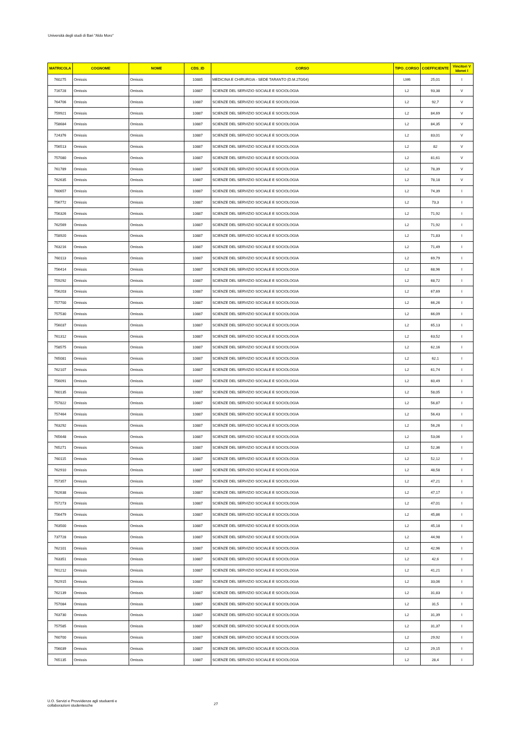Università degli studi di Bari "Aldo Moro"
| MATRICOLA | COGNOME | NOME | CDS_ID | CORSO | TIPO_CORSO | COEFFICIENTE | Vincitori V Idonei I |
| --- | --- | --- | --- | --- | --- | --- | --- |
| 760275 | Omissis | Omissis | 10885 | MEDICINA E CHIRURGIA - SEDE TARANTO (D.M.270/04) | LM6 | 25,01 | I |
| 716728 | Omissis | Omissis | 10887 | SCIENZE DEL SERVIZIO SOCIALE E SOCIOLOGIA | L2 | 93,38 | V |
| 764706 | Omissis | Omissis | 10887 | SCIENZE DEL SERVIZIO SOCIALE E SOCIOLOGIA | L2 | 92,7 | V |
| 759921 | Omissis | Omissis | 10887 | SCIENZE DEL SERVIZIO SOCIALE E SOCIOLOGIA | L2 | 84,69 | V |
| 758684 | Omissis | Omissis | 10887 | SCIENZE DEL SERVIZIO SOCIALE E SOCIOLOGIA | L2 | 84,35 | V |
| 724376 | Omissis | Omissis | 10887 | SCIENZE DEL SERVIZIO SOCIALE E SOCIOLOGIA | L2 | 83,01 | V |
| 756513 | Omissis | Omissis | 10887 | SCIENZE DEL SERVIZIO SOCIALE E SOCIOLOGIA | L2 | 82 | V |
| 757080 | Omissis | Omissis | 10887 | SCIENZE DEL SERVIZIO SOCIALE E SOCIOLOGIA | L2 | 81,61 | V |
| 761789 | Omissis | Omissis | 10887 | SCIENZE DEL SERVIZIO SOCIALE E SOCIOLOGIA | L2 | 78,39 | V |
| 762635 | Omissis | Omissis | 10887 | SCIENZE DEL SERVIZIO SOCIALE E SOCIOLOGIA | L2 | 78,18 | V |
| 760657 | Omissis | Omissis | 10887 | SCIENZE DEL SERVIZIO SOCIALE E SOCIOLOGIA | L2 | 74,39 | I |
| 756772 | Omissis | Omissis | 10887 | SCIENZE DEL SERVIZIO SOCIALE E SOCIOLOGIA | L2 | 73,3 | I |
| 756326 | Omissis | Omissis | 10887 | SCIENZE DEL SERVIZIO SOCIALE E SOCIOLOGIA | L2 | 71,92 | I |
| 762569 | Omissis | Omissis | 10887 | SCIENZE DEL SERVIZIO SOCIALE E SOCIOLOGIA | L2 | 71,92 | I |
| 758920 | Omissis | Omissis | 10887 | SCIENZE DEL SERVIZIO SOCIALE E SOCIOLOGIA | L2 | 71,83 | I |
| 763216 | Omissis | Omissis | 10887 | SCIENZE DEL SERVIZIO SOCIALE E SOCIOLOGIA | L2 | 71,49 | I |
| 760113 | Omissis | Omissis | 10887 | SCIENZE DEL SERVIZIO SOCIALE E SOCIOLOGIA | L2 | 69,79 | I |
| 756414 | Omissis | Omissis | 10887 | SCIENZE DEL SERVIZIO SOCIALE E SOCIOLOGIA | L2 | 68,96 | I |
| 759292 | Omissis | Omissis | 10887 | SCIENZE DEL SERVIZIO SOCIALE E SOCIOLOGIA | L2 | 68,72 | I |
| 756203 | Omissis | Omissis | 10887 | SCIENZE DEL SERVIZIO SOCIALE E SOCIOLOGIA | L2 | 67,69 | I |
| 757700 | Omissis | Omissis | 10887 | SCIENZE DEL SERVIZIO SOCIALE E SOCIOLOGIA | L2 | 66,26 | I |
| 757530 | Omissis | Omissis | 10887 | SCIENZE DEL SERVIZIO SOCIALE E SOCIOLOGIA | L2 | 66,09 | I |
| 756037 | Omissis | Omissis | 10887 | SCIENZE DEL SERVIZIO SOCIALE E SOCIOLOGIA | L2 | 65,13 | I |
| 761312 | Omissis | Omissis | 10887 | SCIENZE DEL SERVIZIO SOCIALE E SOCIOLOGIA | L2 | 63,52 | I |
| 758575 | Omissis | Omissis | 10887 | SCIENZE DEL SERVIZIO SOCIALE E SOCIOLOGIA | L2 | 62,16 | I |
| 765081 | Omissis | Omissis | 10887 | SCIENZE DEL SERVIZIO SOCIALE E SOCIOLOGIA | L2 | 62,1 | I |
| 762107 | Omissis | Omissis | 10887 | SCIENZE DEL SERVIZIO SOCIALE E SOCIOLOGIA | L2 | 61,74 | I |
| 756091 | Omissis | Omissis | 10887 | SCIENZE DEL SERVIZIO SOCIALE E SOCIOLOGIA | L2 | 60,49 | I |
| 760135 | Omissis | Omissis | 10887 | SCIENZE DEL SERVIZIO SOCIALE E SOCIOLOGIA | L2 | 58,05 | I |
| 757822 | Omissis | Omissis | 10887 | SCIENZE DEL SERVIZIO SOCIALE E SOCIOLOGIA | L2 | 56,87 | I |
| 757464 | Omissis | Omissis | 10887 | SCIENZE DEL SERVIZIO SOCIALE E SOCIOLOGIA | L2 | 56,43 | I |
| 763292 | Omissis | Omissis | 10887 | SCIENZE DEL SERVIZIO SOCIALE E SOCIOLOGIA | L2 | 56,26 | I |
| 765648 | Omissis | Omissis | 10887 | SCIENZE DEL SERVIZIO SOCIALE E SOCIOLOGIA | L2 | 53,06 | I |
| 765271 | Omissis | Omissis | 10887 | SCIENZE DEL SERVIZIO SOCIALE E SOCIOLOGIA | L2 | 52,36 | I |
| 760115 | Omissis | Omissis | 10887 | SCIENZE DEL SERVIZIO SOCIALE E SOCIOLOGIA | L2 | 52,12 | I |
| 762910 | Omissis | Omissis | 10887 | SCIENZE DEL SERVIZIO SOCIALE E SOCIOLOGIA | L2 | 48,58 | I |
| 757357 | Omissis | Omissis | 10887 | SCIENZE DEL SERVIZIO SOCIALE E SOCIOLOGIA | L2 | 47,21 | I |
| 762638 | Omissis | Omissis | 10887 | SCIENZE DEL SERVIZIO SOCIALE E SOCIOLOGIA | L2 | 47,17 | I |
| 757273 | Omissis | Omissis | 10887 | SCIENZE DEL SERVIZIO SOCIALE E SOCIOLOGIA | L2 | 47,01 | I |
| 756479 | Omissis | Omissis | 10887 | SCIENZE DEL SERVIZIO SOCIALE E SOCIOLOGIA | L2 | 45,86 | I |
| 763500 | Omissis | Omissis | 10887 | SCIENZE DEL SERVIZIO SOCIALE E SOCIOLOGIA | L2 | 45,18 | I |
| 737728 | Omissis | Omissis | 10887 | SCIENZE DEL SERVIZIO SOCIALE E SOCIOLOGIA | L2 | 44,98 | I |
| 762101 | Omissis | Omissis | 10887 | SCIENZE DEL SERVIZIO SOCIALE E SOCIOLOGIA | L2 | 42,96 | I |
| 763351 | Omissis | Omissis | 10887 | SCIENZE DEL SERVIZIO SOCIALE E SOCIOLOGIA | L2 | 42,6 | I |
| 761212 | Omissis | Omissis | 10887 | SCIENZE DEL SERVIZIO SOCIALE E SOCIOLOGIA | L2 | 41,21 | I |
| 762915 | Omissis | Omissis | 10887 | SCIENZE DEL SERVIZIO SOCIALE E SOCIOLOGIA | L2 | 33,06 | I |
| 762139 | Omissis | Omissis | 10887 | SCIENZE DEL SERVIZIO SOCIALE E SOCIOLOGIA | L2 | 31,83 | I |
| 757084 | Omissis | Omissis | 10887 | SCIENZE DEL SERVIZIO SOCIALE E SOCIOLOGIA | L2 | 31,5 | I |
| 763730 | Omissis | Omissis | 10887 | SCIENZE DEL SERVIZIO SOCIALE E SOCIOLOGIA | L2 | 31,39 | I |
| 757585 | Omissis | Omissis | 10887 | SCIENZE DEL SERVIZIO SOCIALE E SOCIOLOGIA | L2 | 31,37 | I |
| 760700 | Omissis | Omissis | 10887 | SCIENZE DEL SERVIZIO SOCIALE E SOCIOLOGIA | L2 | 29,92 | I |
| 756039 | Omissis | Omissis | 10887 | SCIENZE DEL SERVIZIO SOCIALE E SOCIOLOGIA | L2 | 29,15 | I |
| 765135 | Omissis | Omissis | 10887 | SCIENZE DEL SERVIZIO SOCIALE E SOCIOLOGIA | L2 | 28,4 | I |
U.O. Servizi e Provvidenze agli studuenti e
collaborazioni studentesche
27